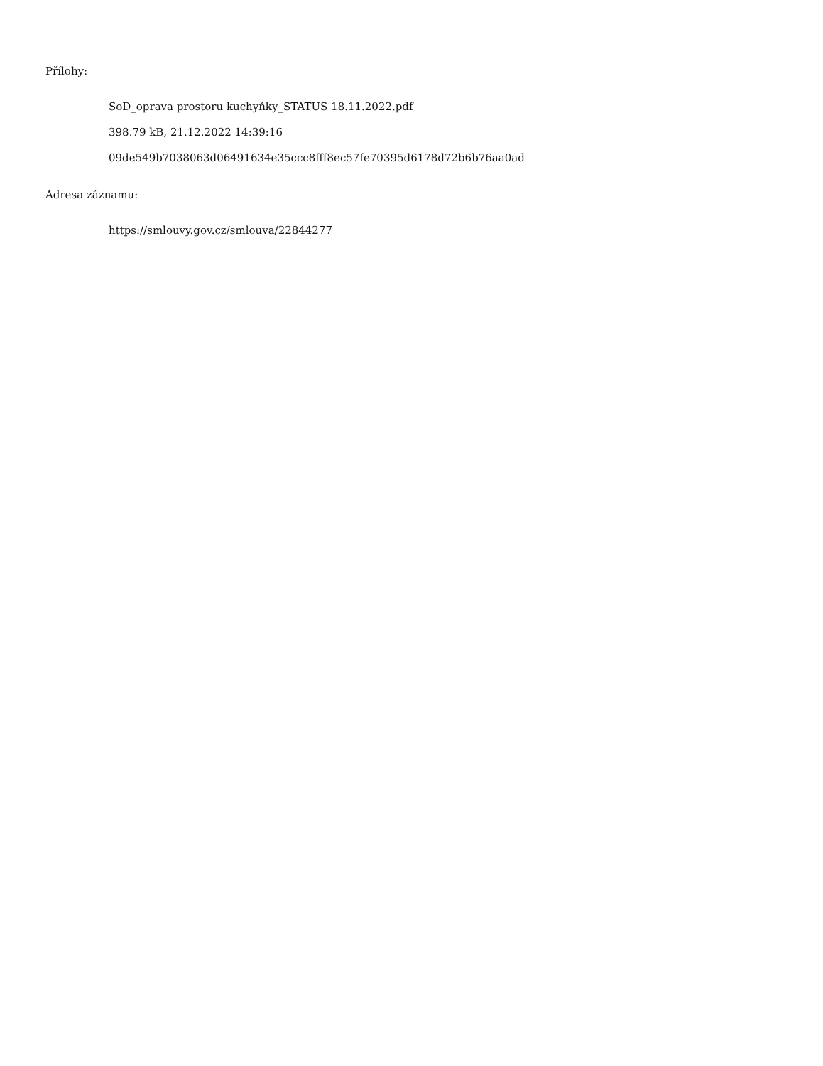Přílohy:
SoD_oprava prostoru kuchyňky_STATUS 18.11.2022.pdf
398.79 kB, 21.12.2022 14:39:16
09de549b7038063d06491634e35ccc8fff8ec57fe70395d6178d72b6b76aa0ad
Adresa záznamu:
https://smlouvy.gov.cz/smlouva/22844277